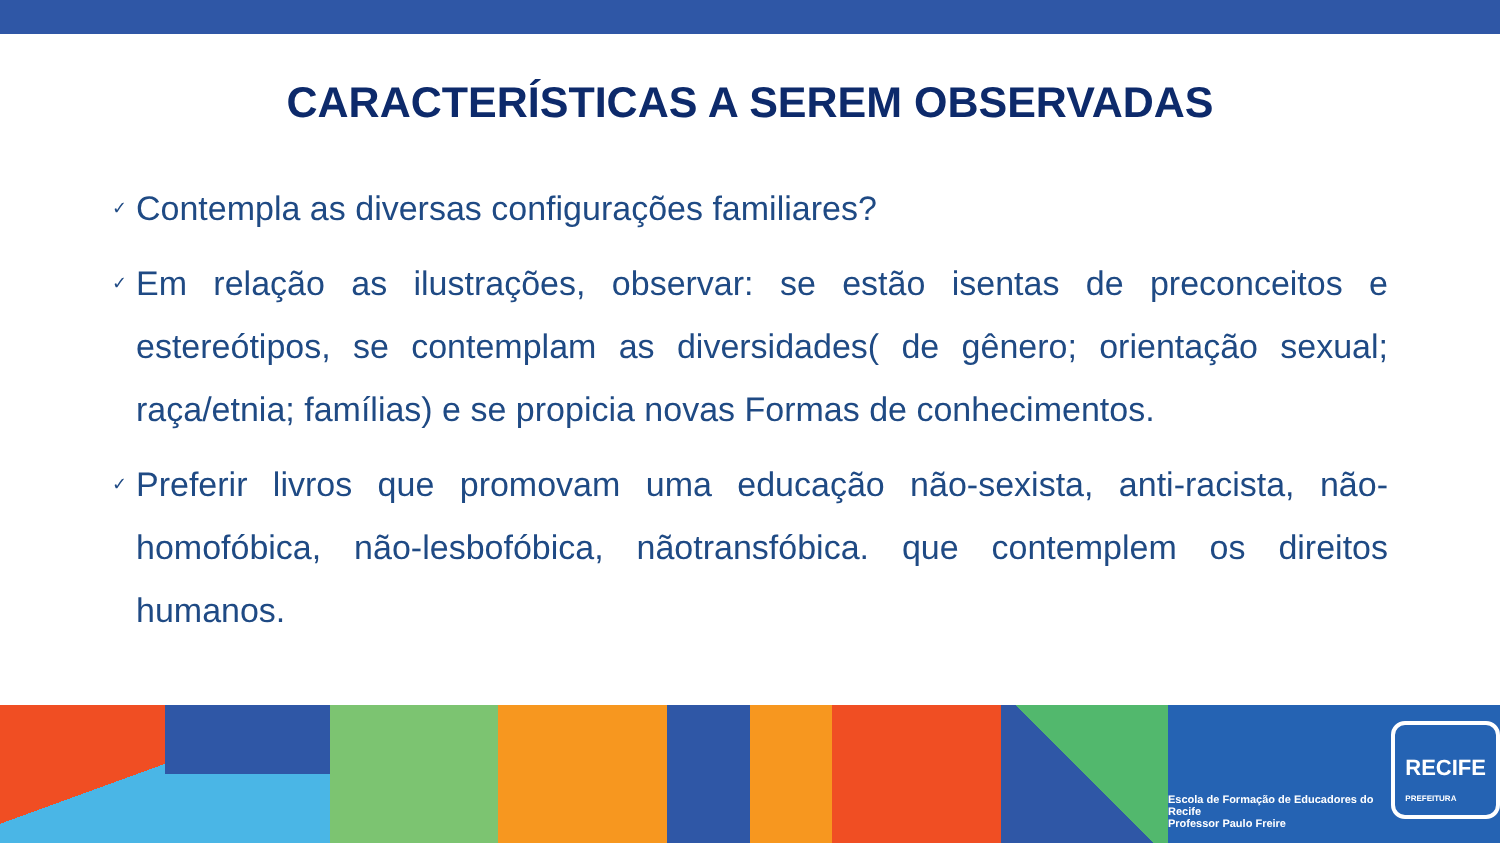CARACTERÍSTICAS A SEREM OBSERVADAS
✓ Contempla as diversas configurações familiares?
✓ Em relação as ilustrações, observar: se estão isentas de preconceitos e estereótipos, se contemplam as diversidades( de gênero; orientação sexual; raça/etnia; famílias) e se propicia novas Formas de conhecimentos.
✓ Preferir livros que promovam uma educação não-sexista, anti-racista, não-homofóbica, não-lesbofóbica, nãotransfóbica. que contemplem os direitos humanos.
Escola de Formação de Educadores do Recife
Professor Paulo Freire RECIFE
PREFEITURA